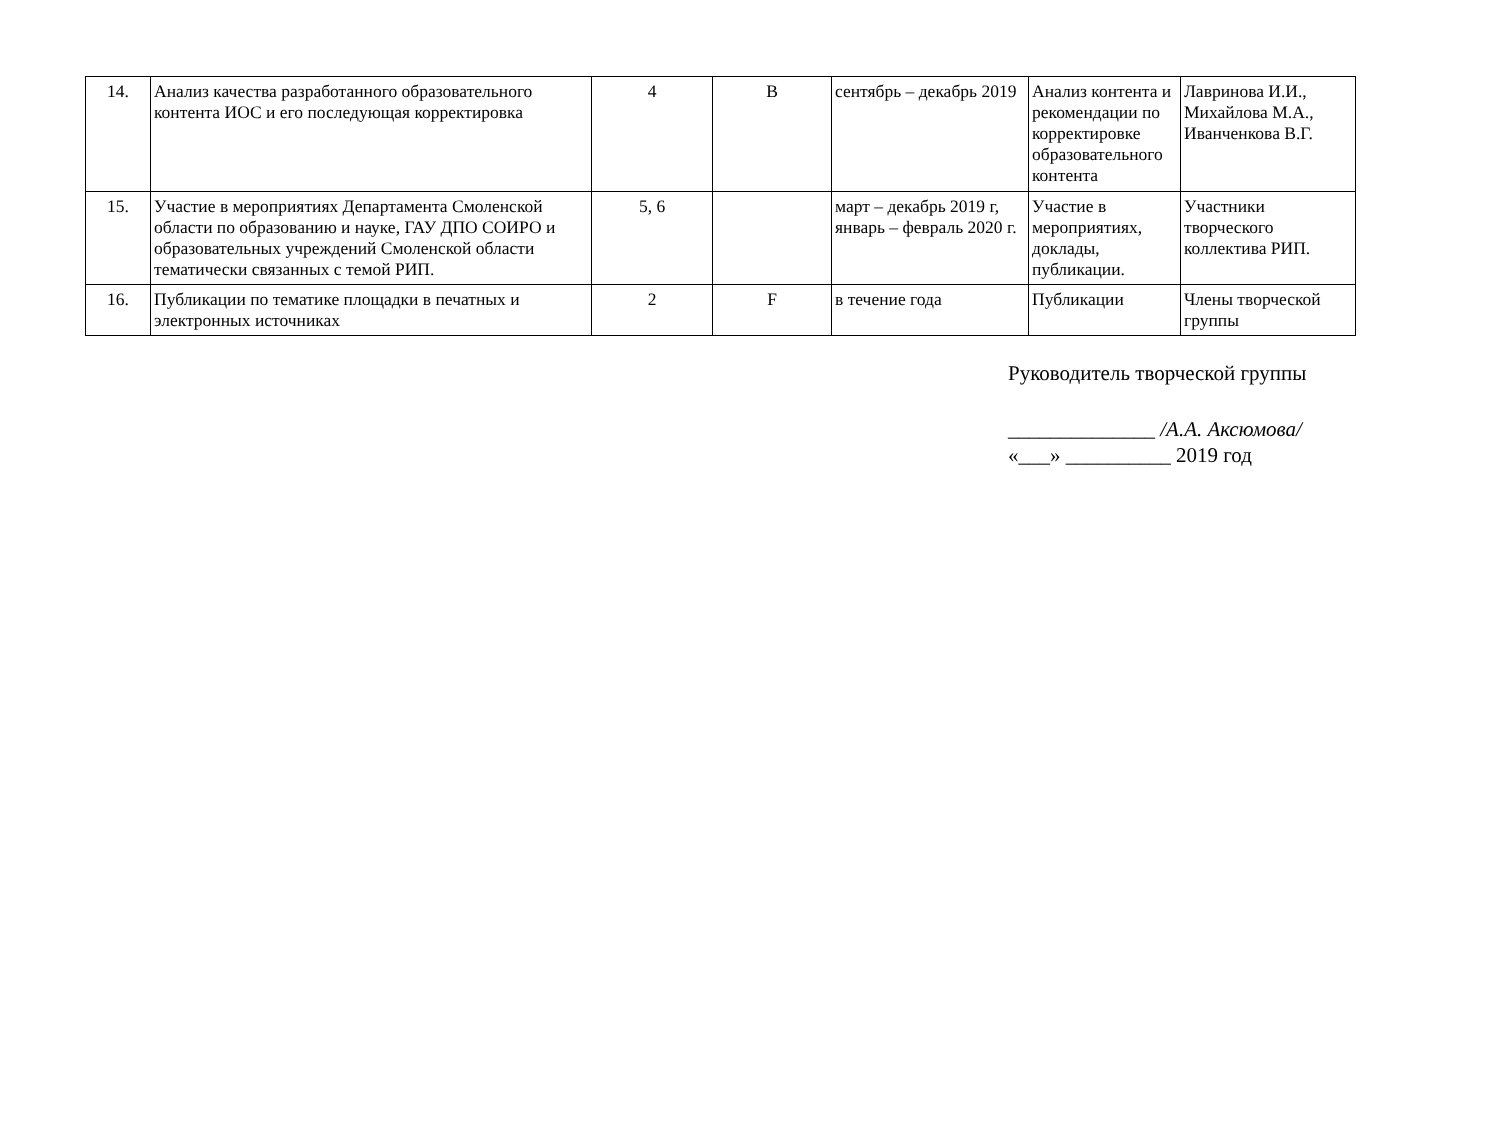| 14. | Анализ качества разработанного образовательного контента ИОС и его последующая корректировка | 4 | B | сентябрь – декабрь 2019 | Анализ контента и рекомендации по корректировке образовательного контента | Лавринова И.И., Михайлова М.А., Иванченкова В.Г. |
| 15. | Участие в мероприятиях Департамента Смоленской области по образованию и науке, ГАУ ДПО СОИРО и образовательных учреждений Смоленской области тематически связанных с темой РИП. | 5, 6 | | март – декабрь 2019 г, январь – февраль 2020 г. | Участие в мероприятиях, доклады, публикации. | Участники творческого коллектива РИП. |
| 16. | Публикации по тематике площадки в печатных и электронных источниках | 2 | F | в течение года | Публикации | Члены творческой группы |
Руководитель творческой группы
______________ /А.А. Аксюмова/
«___» __________ 2019 год